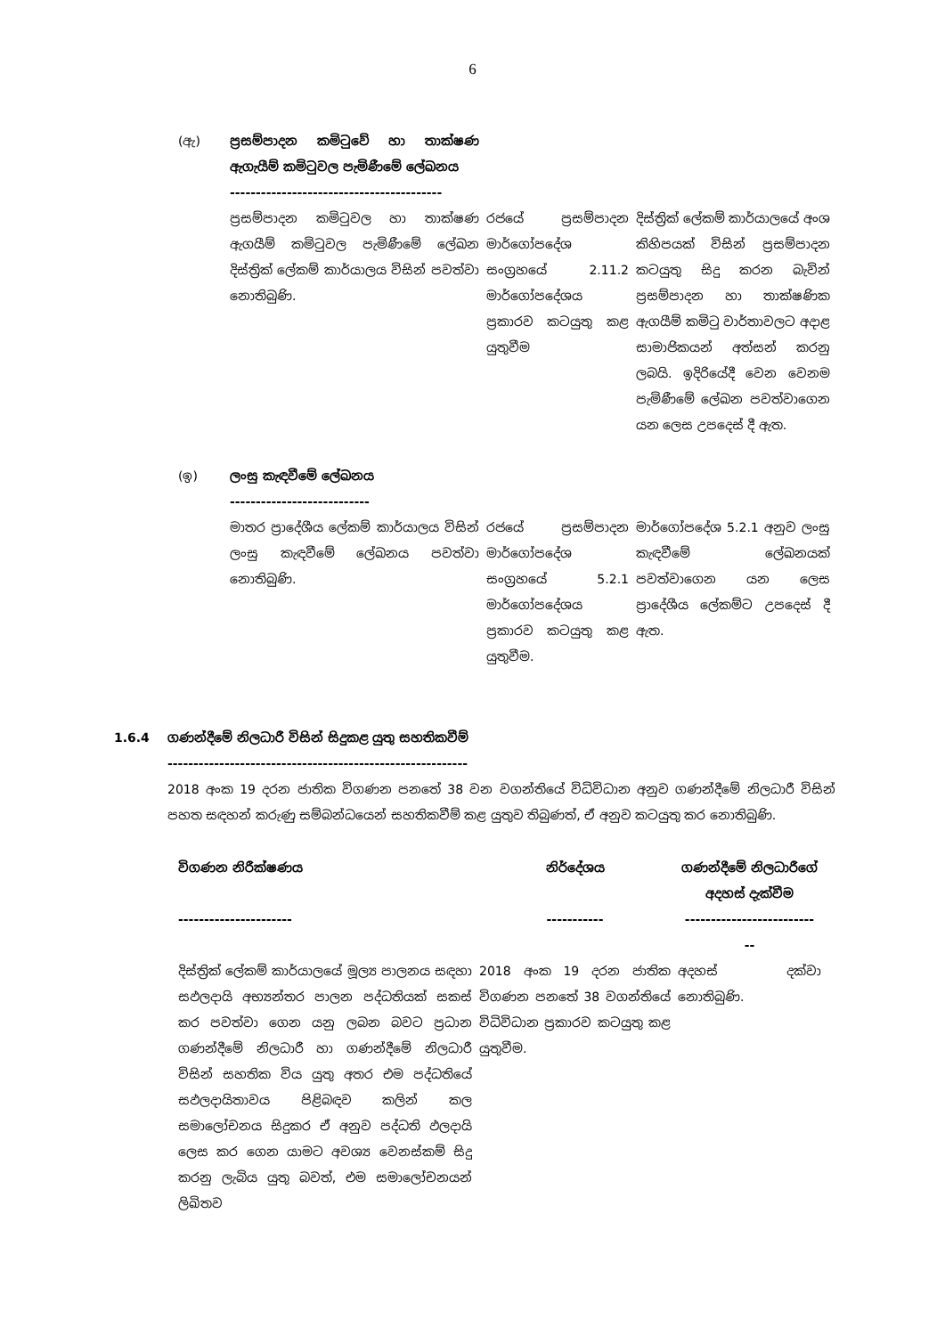6
| (ඇ) | ප්‍රසම්පාදන කමිටුවේ හා තාක්ෂණ ඇගැයීම් කමිටුවල පැමිණීමේ ලේඛනය ----------------------------------------- | | |
| | ප්‍රසම්පාදන කමිටුවල හා තාක්ෂණ ඇගයීම් කමිටුවල පැමිණීමේ ලේඛන දිස්ත්‍රික් ලේකම් කාර්යාලය විසින් පවත්වා නොතිබුණි. | රජයේ ප්‍රසම්පාදන මාර්ගෝපදේශ සංග්‍රහයේ 2.11.2 මාර්ගෝපදේශය ප්‍රකාරව කටයුතු කළ යුතුවීම | දිස්ත්‍රික් ලේකම් කාර්යාලයේ අංශ කිහිපයක් විසින් ප්‍රසම්පාදන කටයුතු සිදු කරන බැවින් ප්‍රසම්පාදන හා තාක්ෂණික ඇගයීම් කමිටු වාර්තාවලට අදාළ සාමාජිකයන් අත්සන් කරනු ලබයි. ඉදිරියේදී වෙන වෙනම පැමිණීමේ ලේඛන පවත්වාගෙන යන ලෙස උපදෙස් දී ඇත. |
| (ඉ) | ලංසු කැඳවීමේ ලේඛනය --------------------------- | | |
| | මාතර ප්‍රාදේශීය ලේකම් කාර්යාලය විසින් ලංසු කැඳවීමේ ලේඛනය පවත්වා නොතිබුණි. | රජයේ ප්‍රසම්පාදන මාර්ගෝපදේශ සංග්‍රහයේ 5.2.1 මාර්ගෝපදේශය ප්‍රකාරව කටයුතු කළ යුතුවීම. | මාර්ගෝපදේශ 5.2.1 අනුව ලංසු කැඳවීමේ ලේඛනයක් පවත්වාගෙන යන ලෙස ප්‍රාදේශීය ලේකම්ට උපදෙස් දී ඇත. |
1.6.4 ගණන්දීමේ නිලධාරී විසින් සිදුකළ යුතු සහතිකවීම්
----------------------------------------------------------
2018 අංක 19 දරන ජාතික විගණන පනතේ 38 වන වගන්තියේ විධිවිධාන අනුව ගණන්දීමේ නිලධාරී විසින් පහත සඳහන් කරුණු සම්බන්ධයෙන් සහතිකවීම් කළ යුතුව තිබුණත්, ඒ අනුව කටයුතු කර නොතිබුණි.
| විගණන නිරීක්ෂණය ---------------------- | නිර්දේශය ----------- | ගණන්දීමේ නිලධාරීගේ අදහස් දැක්වීම ------------------------- -- |
| --- | --- | --- |
| දිස්ත්‍රික් ලේකම් කාර්යාලයේ මූල්‍ය පාලනය සඳහා සඵලදායි අභ්‍යන්තර පාලන පද්ධතියක් සකස් කර පවත්වා ගෙන යනු ලබන බවට ප්‍රධාන ගණන්දීමේ නිලධාරී හා ගණන්දීමේ නිලධාරී විසින් සහතික විය යුතු අතර එම පද්ධතියේ සඵලදායිතාවය පිළිබඳව කලින් කල සමාලෝචනය සිදුකර ඒ අනුව පද්ධති ඵලදායි ලෙස කර ගෙන යාමට අවශ්‍ය වෙනස්කම් සිදු කරනු ලැබිය යුතු බවත්, එම සමාලෝචනයන් ලිඛිතව | 2018 අංක 19 දරන ජාතික විගණන පනතේ 38 වගන්තියේ විධිවිධාන ප්‍රකාරව කටයුතු කළ යුතුවීම. | අදහස් දක්වා නොතිබුණි. |